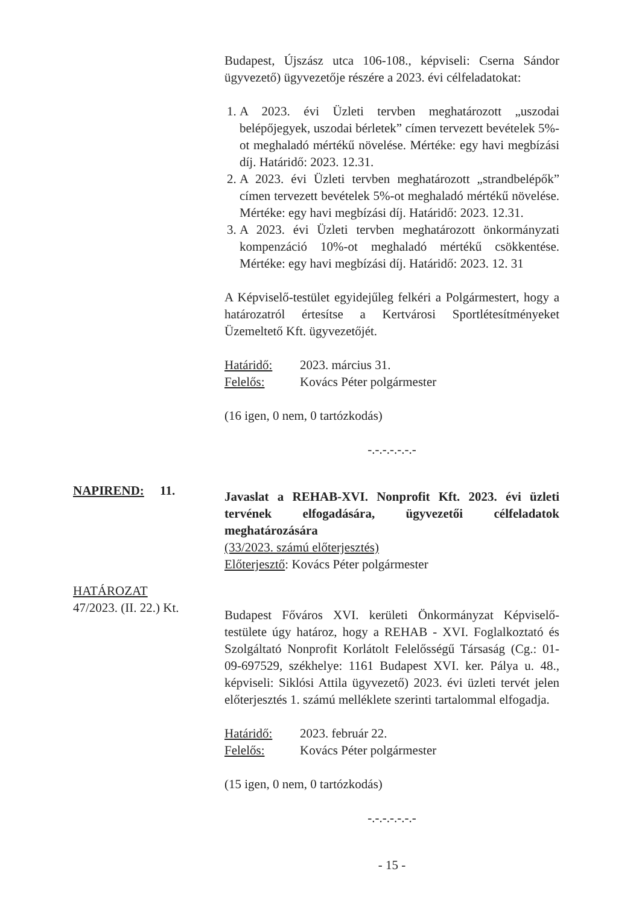Budapest, Újszász utca 106-108., képviseli: Cserna Sándor ügyvezető) ügyvezetője részére a 2023. évi célfeladatokat:
1. A 2023. évi Üzleti tervben meghatározott „uszodai belépőjegyek, uszodai bérletek” címen tervezett bevételek 5%-ot meghaladó mértékű növelése. Mértéke: egy havi megbízási díj. Határidő: 2023. 12.31.
2. A 2023. évi Üzleti tervben meghatározott „strandbelépők” címen tervezett bevételek 5%-ot meghaladó mértékű növelése. Mértéke: egy havi megbízási díj. Határidő: 2023. 12.31.
3. A 2023. évi Üzleti tervben meghatározott önkormányzati kompenzáció 10%-ot meghaladó mértékű csökkentése. Mértéke: egy havi megbízási díj. Határidő: 2023. 12. 31
A Képviselő-testület egyidejűleg felkéri a Polgármestert, hogy a határozatról értesítse a Kertvárosi Sportlétesítményeket Üzemeltető Kft. ügyvezetőjét.
Határidő: 2023. március 31.
Felelős: Kovács Péter polgármester
(16 igen, 0 nem, 0 tartózkodás)
-.-.-.-.-.-.-
Javaslat a REHAB-XVI. Nonprofit Kft. 2023. évi üzleti tervének elfogadására, ügyvezetői célfeladatok meghatározására
(33/2023. számú előterjesztés)
Előterjesztő: Kovács Péter polgármester
Budapest Főváros XVI. kerületi Önkormányzat Képviselő-testülete úgy határoz, hogy a REHAB - XVI. Foglalkoztató és Szolgáltató Nonprofit Korlátolt Felelősségű Társaság (Cg.: 01-09-697529, székhelye: 1161 Budapest XVI. ker. Pálya u. 48., képviseli: Siklósi Attila ügyvezető) 2023. évi üzleti tervét jelen előterjesztés 1. számú melléklete szerinti tartalommal elfogadja.
Határidő: 2023. február 22.
Felelős: Kovács Péter polgármester
(15 igen, 0 nem, 0 tartózkodás)
-.-.-.-.-.-.-
- 15 -
NAPIREND: 11.
HATÁROZAT
47/2023. (II. 22.) Kt.